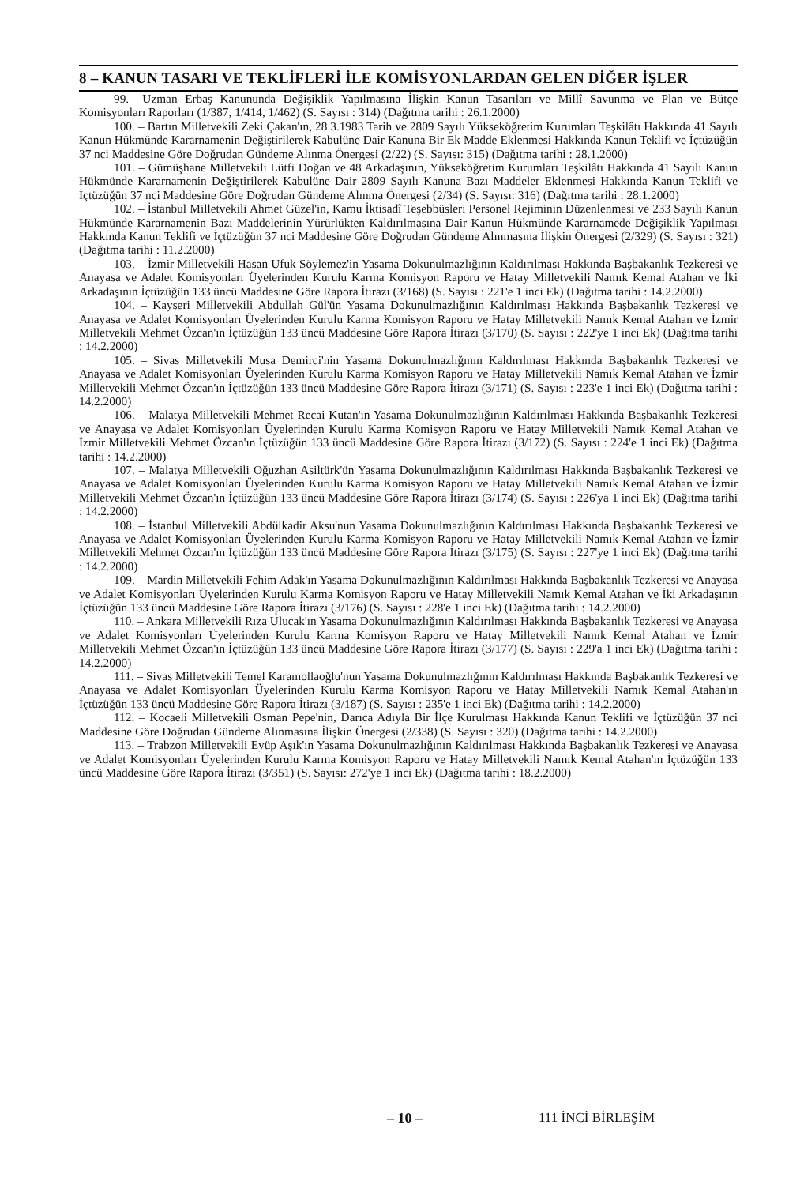8 – KANUN TASARI VE TEKLİFLERİ İLE KOMİSYONLARDAN GELEN DİĞER İŞLER
99.– Uzman Erbaş Kanununda Değişiklik Yapılmasına İlişkin Kanun Tasarıları ve Millî Savunma ve Plan ve Bütçe Komisyonları Raporları (1/387, 1/414, 1/462) (S. Sayısı : 314) (Dağıtma tarihi : 26.1.2000)
100. – Bartın Milletvekili Zeki Çakan'ın, 28.3.1983 Tarih ve 2809 Sayılı Yükseköğretim Kurumları Teşkilâtı Hakkında 41 Sayılı Kanun Hükmünde Kararnamenin Değiştirilerek Kabulüne Dair Kanuna Bir Ek Madde Eklenmesi Hakkında Kanun Teklifi ve İçtüzüğün 37 nci Maddesine Göre Doğrudan Gündeme Alınma Önergesi (2/22) (S. Sayısı: 315) (Dağıtma tarihi : 28.1.2000)
101. – Gümüşhane Milletvekili Lütfi Doğan ve 48 Arkadaşının, Yükseköğretim Kurumları Teşkilâtı Hakkında 41 Sayılı Kanun Hükmünde Kararnamenin Değiştirilerek Kabulüne Dair 2809 Sayılı Kanuna Bazı Maddeler Eklenmesi Hakkında Kanun Teklifi ve İçtüzüğün 37 nci Maddesine Göre Doğrudan Gündeme Alınma Önergesi (2/34) (S. Sayısı: 316) (Dağıtma tarihi : 28.1.2000)
102. – İstanbul Milletvekili Ahmet Güzel'in, Kamu İktisadî Teşebbüsleri Personel Rejiminin Düzenlenmesi ve 233 Sayılı Kanun Hükmünde Kararnamenin Bazı Maddelerinin Yürürlükten Kaldırılmasına Dair Kanun Hükmünde Kararnamede Değişiklik Yapılması Hakkında Kanun Teklifi ve İçtüzüğün 37 nci Maddesine Göre Doğrudan Gündeme Alınmasına İlişkin Önergesi (2/329) (S. Sayısı : 321) (Dağıtma tarihi : 11.2.2000)
103. – İzmir Milletvekili Hasan Ufuk Söylemez'in Yasama Dokunulmazlığının Kaldırılması Hakkında Başbakanlık Tezkeresi ve Anayasa ve Adalet Komisyonları Üyelerinden Kurulu Karma Komisyon Raporu ve Hatay Milletvekili Namık Kemal Atahan ve İki Arkadaşının İçtüzüğün 133 üncü Maddesine Göre Rapora İtirazı (3/168) (S. Sayısı : 221'e 1 inci Ek) (Dağıtma tarihi : 14.2.2000)
104. – Kayseri Milletvekili Abdullah Gül'ün Yasama Dokunulmazlığının Kaldırılması Hakkında Başbakanlık Tezkeresi ve Anayasa ve Adalet Komisyonları Üyelerinden Kurulu Karma Komisyon Raporu ve Hatay Milletvekili Namık Kemal Atahan ve İzmir Milletvekili Mehmet Özcan'ın İçtüzüğün 133 üncü Maddesine Göre Rapora İtirazı (3/170) (S. Sayısı : 222'ye 1 inci Ek) (Dağıtma tarihi : 14.2.2000)
105. – Sivas Milletvekili Musa Demirci'nin Yasama Dokunulmazlığının Kaldırılması Hakkında Başbakanlık Tezkeresi ve Anayasa ve Adalet Komisyonları Üyelerinden Kurulu Karma Komisyon Raporu ve Hatay Milletvekili Namık Kemal Atahan ve İzmir Milletvekili Mehmet Özcan'ın İçtüzüğün 133 üncü Maddesine Göre Rapora İtirazı (3/171) (S. Sayısı : 223'e 1 inci Ek) (Dağıtma tarihi : 14.2.2000)
106. – Malatya Milletvekili Mehmet Recai Kutan'ın Yasama Dokunulmazlığının Kaldırılması Hakkında Başbakanlık Tezkeresi ve Anayasa ve Adalet Komisyonları Üyelerinden Kurulu Karma Komisyon Raporu ve Hatay Milletvekili Namık Kemal Atahan ve İzmir Milletvekili Mehmet Özcan'ın İçtüzüğün 133 üncü Maddesine Göre Rapora İtirazı (3/172) (S. Sayısı : 224'e 1 inci Ek) (Dağıtma tarihi : 14.2.2000)
107. – Malatya Milletvekili Oğuzhan Asiltürk'ün Yasama Dokunulmazlığının Kaldırılması Hakkında Başbakanlık Tezkeresi ve Anayasa ve Adalet Komisyonları Üyelerinden Kurulu Karma Komisyon Raporu ve Hatay Milletvekili Namık Kemal Atahan ve İzmir Milletvekili Mehmet Özcan'ın İçtüzüğün 133 üncü Maddesine Göre Rapora İtirazı (3/174) (S. Sayısı : 226'ya 1 inci Ek) (Dağıtma tarihi : 14.2.2000)
108. – İstanbul Milletvekili Abdülkadir Aksu'nun Yasama Dokunulmazlığının Kaldırılması Hakkında Başbakanlık Tezkeresi ve Anayasa ve Adalet Komisyonları Üyelerinden Kurulu Karma Komisyon Raporu ve Hatay Milletvekili Namık Kemal Atahan ve İzmir Milletvekili Mehmet Özcan'ın İçtüzüğün 133 üncü Maddesine Göre Rapora İtirazı (3/175) (S. Sayısı : 227'ye 1 inci Ek) (Dağıtma tarihi : 14.2.2000)
109. – Mardin Milletvekili Fehim Adak'ın Yasama Dokunulmazlığının Kaldırılması Hakkında Başbakanlık Tezkeresi ve Anayasa ve Adalet Komisyonları Üyelerinden Kurulu Karma Komisyon Raporu ve Hatay Milletvekili Namık Kemal Atahan ve İki Arkadaşının İçtüzüğün 133 üncü Maddesine Göre Rapora İtirazı (3/176) (S. Sayısı : 228'e 1 inci Ek) (Dağıtma tarihi : 14.2.2000)
110. – Ankara Milletvekili Rıza Ulucak'ın Yasama Dokunulmazlığının Kaldırılması Hakkında Başbakanlık Tezkeresi ve Anayasa ve Adalet Komisyonları Üyelerinden Kurulu Karma Komisyon Raporu ve Hatay Milletvekili Namık Kemal Atahan ve İzmir Milletvekili Mehmet Özcan'ın İçtüzüğün 133 üncü Maddesine Göre Rapora İtirazı (3/177) (S. Sayısı : 229'a 1 inci Ek) (Dağıtma tarihi : 14.2.2000)
111. – Sivas Milletvekili Temel Karamollaoğlu'nun Yasama Dokunulmazlığının Kaldırılması Hakkında Başbakanlık Tezkeresi ve Anayasa ve Adalet Komisyonları Üyelerinden Kurulu Karma Komisyon Raporu ve Hatay Milletvekili Namık Kemal Atahan'ın İçtüzüğün 133 üncü Maddesine Göre Rapora İtirazı (3/187) (S. Sayısı : 235'e 1 inci Ek) (Dağıtma tarihi : 14.2.2000)
112. – Kocaeli Milletvekili Osman Pepe'nin, Darıca Adıyla Bir İlçe Kurulması Hakkında Kanun Teklifi ve İçtüzüğün 37 nci Maddesine Göre Doğrudan Gündeme Alınmasına İlişkin Önergesi (2/338) (S. Sayısı : 320) (Dağıtma tarihi : 14.2.2000)
113. – Trabzon Milletvekili Eyüp Aşık'ın Yasama Dokunulmazlığının Kaldırılması Hakkında Başbakanlık Tezkeresi ve Anayasa ve Adalet Komisyonları Üyelerinden Kurulu Karma Komisyon Raporu ve Hatay Milletvekili Namık Kemal Atahan'ın İçtüzüğün 133 üncü Maddesine Göre Rapora İtirazı (3/351) (S. Sayısı: 272'ye 1 inci Ek) (Dağıtma tarihi : 18.2.2000)
– 10 – 111 İNCİ BİRLEŞİM